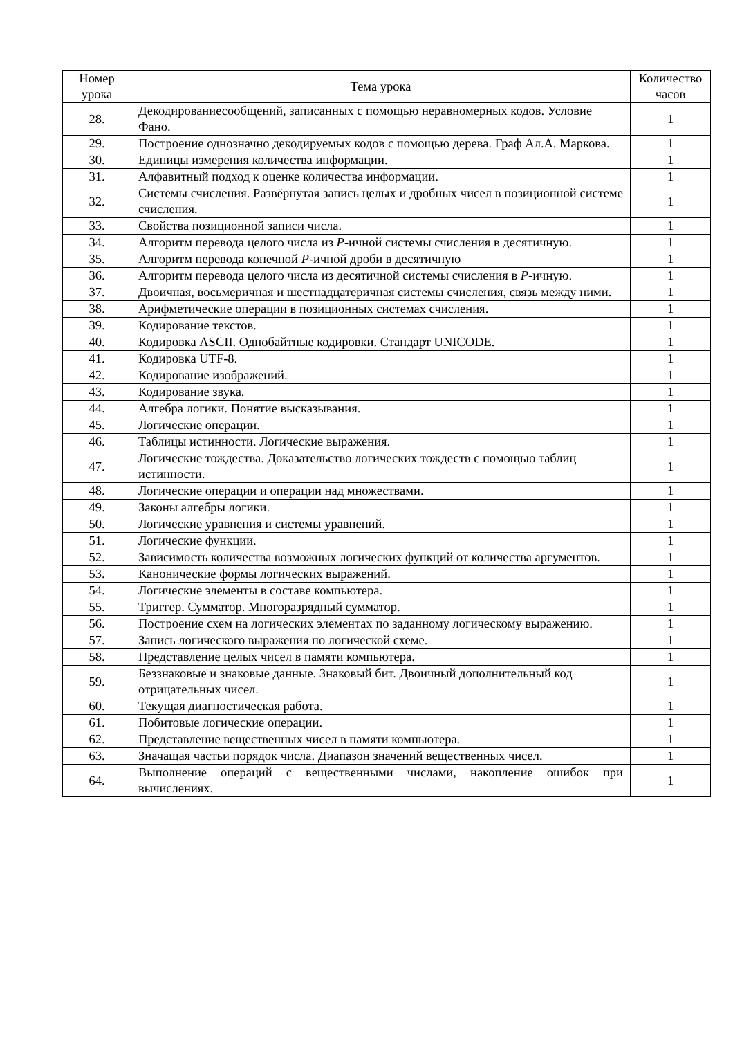| Номер урока | Тема урока | Количество часов |
| --- | --- | --- |
| 28. | Декодированиесообщений, записанных с помощью неравномерных кодов. Условие Фано. | 1 |
| 29. | Построение однозначно декодируемых кодов с помощью дерева. Граф Ал.А. Маркова. | 1 |
| 30. | Единицы измерения количества информации. | 1 |
| 31. | Алфавитный подход к оценке количества информации. | 1 |
| 32. | Системы счисления. Развёрнутая запись целых и дробных чисел в позиционной системе счисления. | 1 |
| 33. | Свойства позиционной записи числа. | 1 |
| 34. | Алгоритм перевода целого числа из P -ичной системы счисления в десятичную. | 1 |
| 35. | Алгоритм перевода конечной P -ичной дроби в десятичную | 1 |
| 36. | Алгоритм перевода целого числа из десятичной системы счисления в P -ичную. | 1 |
| 37. | Двоичная, восьмеричная и шестнадцатеричная системы счисления, связь между ними. | 1 |
| 38. | Арифметические операции в позиционных системах счисления. | 1 |
| 39. | Кодирование текстов. | 1 |
| 40. | Кодировка ASCII. Однобайтные кодировки. Стандарт UNICODE. | 1 |
| 41. | Кодировка UTF-8. | 1 |
| 42. | Кодирование изображений. | 1 |
| 43. | Кодирование звука. | 1 |
| 44. | Алгебра логики. Понятие высказывания. | 1 |
| 45. | Логические операции. | 1 |
| 46. | Таблицы истинности. Логические выражения. | 1 |
| 47. | Логические тождества. Доказательство логических тождеств с помощью таблиц истинности. | 1 |
| 48. | Логические операции и операции над множествами. | 1 |
| 49. | Законы алгебры логики. | 1 |
| 50. | Логические уравнения и системы уравнений. | 1 |
| 51. | Логические функции. | 1 |
| 52. | Зависимость количества возможных логических функций от количества аргументов. | 1 |
| 53. | Канонические формы логических выражений. | 1 |
| 54. | Логические элементы в составе компьютера. | 1 |
| 55. | Триггер. Сумматор. Многоразрядный сумматор. | 1 |
| 56. | Построение схем на логических элементах по заданному логическому выражению. | 1 |
| 57. | Запись логического выражения по логической схеме. | 1 |
| 58. | Представление целых чисел в памяти компьютера. | 1 |
| 59. | Беззнаковые и знаковые данные. Знаковый бит. Двоичный дополнительный код отрицательных чисел. | 1 |
| 60. | Текущая диагностическая работа. | 1 |
| 61. | Побитовые логические операции. | 1 |
| 62. | Представление вещественных чисел в памяти компьютера. | 1 |
| 63. | Значащая частьи порядок числа. Диапазон значений вещественных чисел. | 1 |
| 64. | Выполнение операций с вещественными числами, накопление ошибок при вычислениях. | 1 |